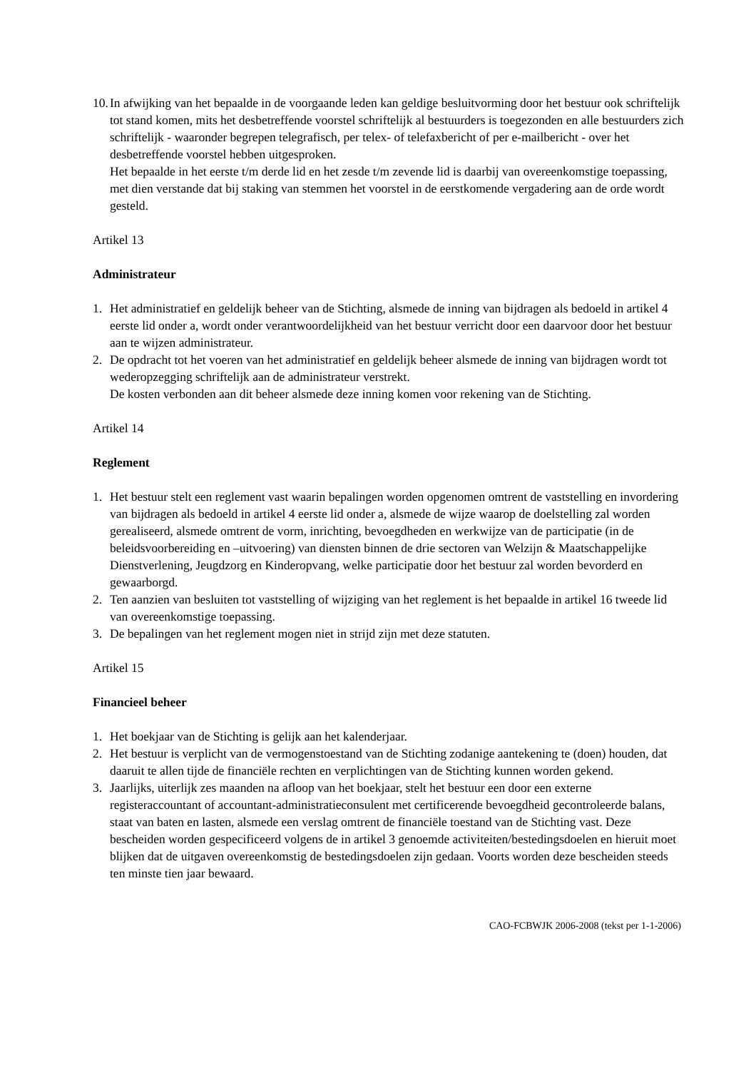10.
In afwijking van het bepaalde in de voorgaande leden kan geldige besluitvorming door het bestuur ook schriftelijk tot stand komen, mits het desbetreffende voorstel schriftelijk al bestuurders is toegezonden en alle bestuurders zich schriftelijk - waaronder begrepen telegrafisch, per telex- of telefaxbericht of per e-mailbericht - over het desbetreffende voorstel hebben uitgesproken.
Het bepaalde in het eerste t/m derde lid en het zesde t/m zevende lid is daarbij van overeenkomstige toepassing, met dien verstande dat bij staking van stemmen het voorstel in de eerstkomende vergadering aan de orde wordt gesteld.
Artikel 13
Administrateur
1. Het administratief en geldelijk beheer van de Stichting, alsmede de inning van bijdragen als bedoeld in artikel 4 eerste lid onder a, wordt onder verantwoordelijkheid van het bestuur verricht door een daarvoor door het bestuur aan te wijzen administrateur.
2. De opdracht tot het voeren van het administratief en geldelijk beheer alsmede de inning van bijdragen wordt tot wederopzegging schriftelijk aan de administrateur verstrekt.
De kosten verbonden aan dit beheer alsmede deze inning komen voor rekening van de Stichting.
Artikel 14
Reglement
1. Het bestuur stelt een reglement vast waarin bepalingen worden opgenomen omtrent de vaststelling en invordering van bijdragen als bedoeld in artikel 4 eerste lid onder a, alsmede de wijze waarop de doelstelling zal worden gerealiseerd, alsmede omtrent de vorm, inrichting, bevoegdheden en werkwijze van de participatie (in de beleidsvoorbereiding en –uitvoering) van diensten binnen de drie sectoren van Welzijn & Maatschappelijke Dienstverlening, Jeugdzorg en Kinderopvang, welke participatie door het bestuur zal worden bevorderd en gewaarborgd.
2. Ten aanzien van besluiten tot vaststelling of wijziging van het reglement is het bepaalde in artikel 16 tweede lid van overeenkomstige toepassing.
3. De bepalingen van het reglement mogen niet in strijd zijn met deze statuten.
Artikel 15
Financieel beheer
1. Het boekjaar van de Stichting is gelijk aan het kalenderjaar.
2. Het bestuur is verplicht van de vermogenstoestand van de Stichting zodanige aantekening te (doen) houden, dat daaruit te allen tijde de financiële rechten en verplichtingen van de Stichting kunnen worden gekend.
3. Jaarlijks, uiterlijk zes maanden na afloop van het boekjaar, stelt het bestuur een door een externe registeraccountant of accountant-administratieconsulent met certificerende bevoegdheid gecontroleerde balans, staat van baten en lasten, alsmede een verslag omtrent de financiële toestand van de Stichting vast. Deze bescheiden worden gespecificeerd volgens de in artikel 3 genoemde activiteiten/bestedingsdoelen en hieruit moet blijken dat de uitgaven overeenkomstig de bestedingsdoelen zijn gedaan. Voorts worden deze bescheiden steeds ten minste tien jaar bewaard.
CAO-FCBWJK 2006-2008 (tekst per 1-1-2006)